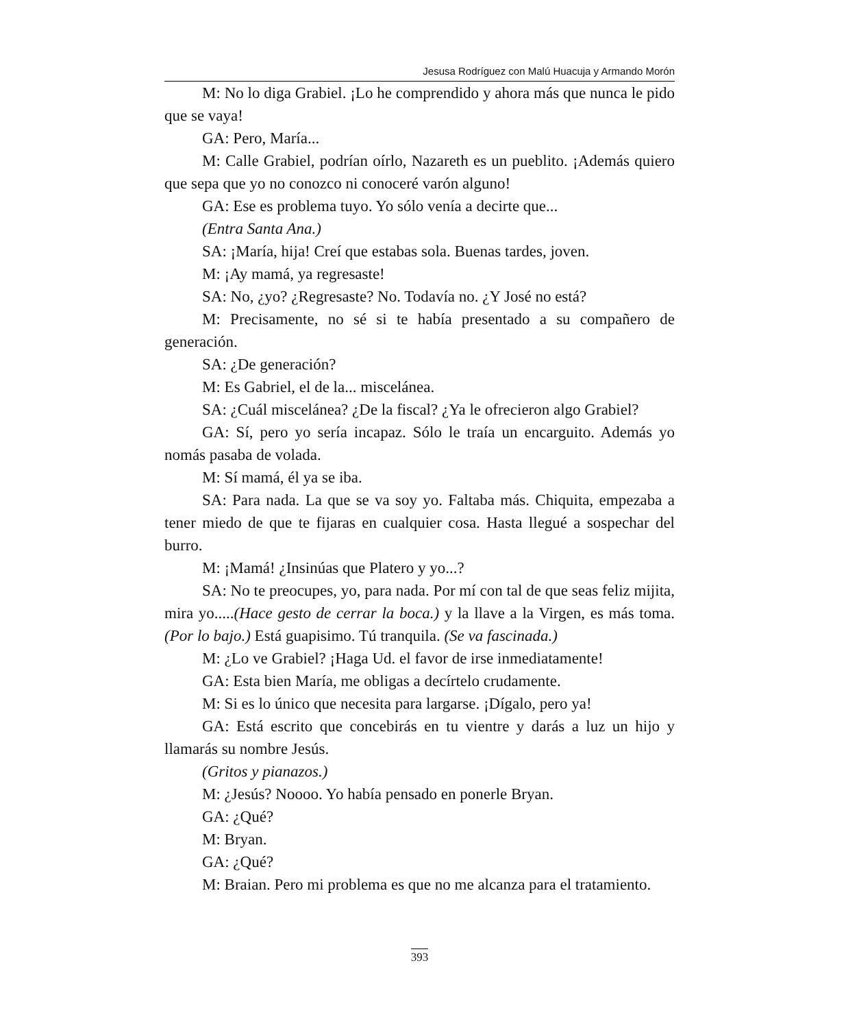Jesusa Rodríguez con Malú Huacuja y Armando Morón
M: No lo diga Grabiel. ¡Lo he comprendido y ahora más que nunca le pido que se vaya!
GA: Pero, María...
M: Calle Grabiel, podrían oírlo, Nazareth es un pueblito. ¡Además quiero que sepa que yo no conozco ni conoceré varón alguno!
GA: Ese es problema tuyo. Yo sólo venía a decirte que...
(Entra Santa Ana.)
SA: ¡María, hija! Creí que estabas sola. Buenas tardes, joven.
M: ¡Ay mamá, ya regresaste!
SA: No, ¿yo? ¿Regresaste? No. Todavía no. ¿Y José no está?
M: Precisamente, no sé si te había presentado a su compañero de generación.
SA: ¿De generación?
M: Es Gabriel, el de la... miscelánea.
SA: ¿Cuál miscelánea? ¿De la fiscal? ¿Ya le ofrecieron algo Grabiel?
GA: Sí, pero yo sería incapaz. Sólo le traía un encarguito. Además yo nomás pasaba de volada.
M: Sí mamá, él ya se iba.
SA: Para nada. La que se va soy yo. Faltaba más. Chiquita, empezaba a tener miedo de que te fijaras en cualquier cosa. Hasta llegué a sospechar del burro.
M: ¡Mamá! ¿Insinúas que Platero y yo...?
SA: No te preocupes, yo, para nada. Por mí con tal de que seas feliz mijita, mira yo.....(Hace gesto de cerrar la boca.) y la llave a la Virgen, es más toma. (Por lo bajo.) Está guapisimo. Tú tranquila. (Se va fascinada.)
M: ¿Lo ve Grabiel? ¡Haga Ud. el favor de irse inmediatamente!
GA: Esta bien María, me obligas a decírtelo crudamente.
M: Si es lo único que necesita para largarse. ¡Dígalo, pero ya!
GA: Está escrito que concebirás en tu vientre y darás a luz un hijo y llamarás su nombre Jesús.
(Gritos y pianazos.)
M: ¿Jesús? Noooo. Yo había pensado en ponerle Bryan.
GA: ¿Qué?
M: Bryan.
GA: ¿Qué?
M: Braian. Pero mi problema es que no me alcanza para el tratamiento.
393